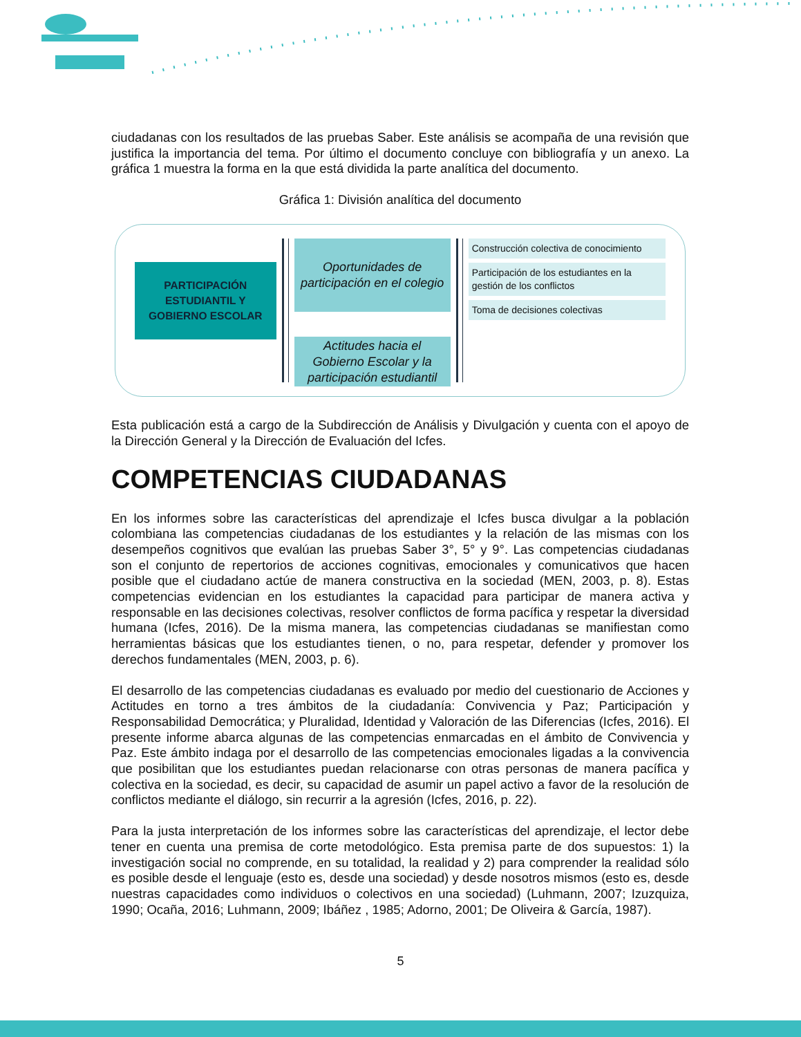ciudadanas con los resultados de las pruebas Saber. Este análisis se acompaña de una revisión que justifica la importancia del tema. Por último el documento concluye con bibliografía y un anexo. La gráfica 1 muestra la forma en la que está dividida la parte analítica del documento.
Gráfica 1: División analítica del documento
PARTICIPACIÓN
ESTUDIANTIL Y
GOBIERNO ESCOLAR
Oportunidades de
participación en el colegio
Actitudes hacia el
Gobierno Escolar y la
participación estudiantil
Construcción colectiva de conocimiento
Participación de los estudiantes en la gestión de los conflictos
Toma de decisiones colectivas
Esta publicación está a cargo de la Subdirección de Análisis y Divulgación y cuenta con el apoyo de la Dirección General y la Dirección de Evaluación del Icfes.
COMPETENCIAS CIUDADANAS
En los informes sobre las características del aprendizaje el Icfes busca divulgar a la población colombiana las competencias ciudadanas de los estudiantes y la relación de las mismas con los desempeños cognitivos que evalúan las pruebas Saber 3°, 5° y 9°. Las competencias ciudadanas son el conjunto de repertorios de acciones cognitivas, emocionales y comunicativos que hacen posible que el ciudadano actúe de manera constructiva en la sociedad (MEN, 2003, p. 8). Estas competencias evidencian en los estudiantes la capacidad para participar de manera activa y responsable en las decisiones colectivas, resolver conflictos de forma pacífica y respetar la diversidad humana (Icfes, 2016). De la misma manera, las competencias ciudadanas se manifiestan como herramientas básicas que los estudiantes tienen, o no, para respetar, defender y promover los derechos fundamentales (MEN, 2003, p. 6).
El desarrollo de las competencias ciudadanas es evaluado por medio del cuestionario de Acciones y Actitudes en torno a tres ámbitos de la ciudadanía: Convivencia y Paz; Participación y Responsabilidad Democrática; y Pluralidad, Identidad y Valoración de las Diferencias (Icfes, 2016). El presente informe abarca algunas de las competencias enmarcadas en el ámbito de Convivencia y Paz. Este ámbito indaga por el desarrollo de las competencias emocionales ligadas a la convivencia que posibilitan que los estudiantes puedan relacionarse con otras personas de manera pacífica y colectiva en la sociedad, es decir, su capacidad de asumir un papel activo a favor de la resolución de conflictos mediante el diálogo, sin recurrir a la agresión (Icfes, 2016, p. 22).
Para la justa interpretación de los informes sobre las características del aprendizaje, el lector debe tener en cuenta una premisa de corte metodológico. Esta premisa parte de dos supuestos: 1) la investigación social no comprende, en su totalidad, la realidad y 2) para comprender la realidad sólo es posible desde el lenguaje (esto es, desde una sociedad) y desde nosotros mismos (esto es, desde nuestras capacidades como individuos o colectivos en una sociedad) (Luhmann, 2007; Izuzquiza, 1990; Ocaña, 2016; Luhmann, 2009; Ibáñez , 1985; Adorno, 2001; De Oliveira & García, 1987).
5